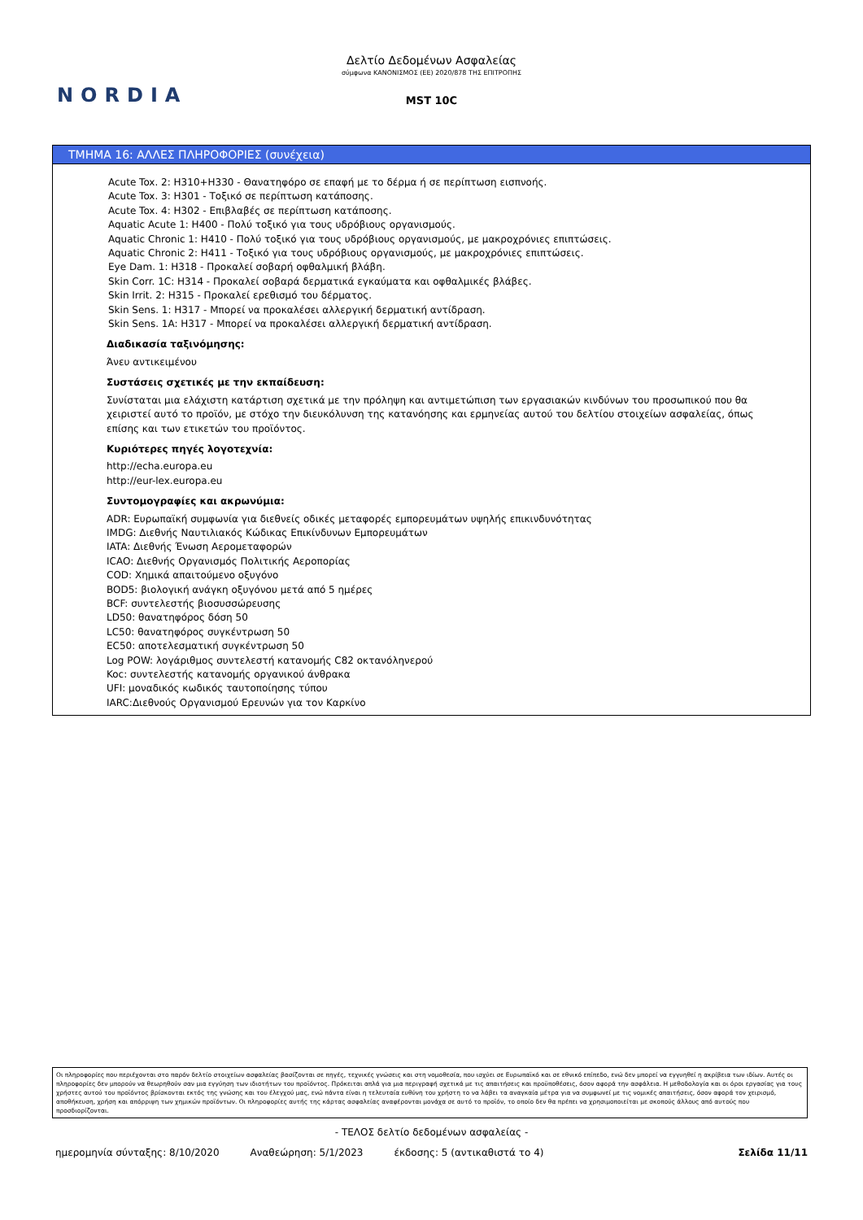Δελτίο Δεδομένων Ασφαλείας
σύμφωνα ΚΑΝΟΝΙΣΜΟΣ (ΕΕ) 2020/878 ΤΗΣ ΕΠΙΤΡΟΠΗΣ
MST 10C
NORDIA
ΤΜΗΜΑ 16: ΑΛΛΕΣ ΠΛΗΡΟΦΟΡΙΕΣ (συνέχεια)
Acute Tox. 2: H310+H330 - Θανατηφόρο σε επαφή με το δέρμα ή σε περίπτωση εισπνοής.
Acute Tox. 3: H301 - Τοξικό σε περίπτωση κατάποσης.
Acute Tox. 4: H302 - Επιβλαβές σε περίπτωση κατάποσης.
Aquatic Acute 1: H400 - Πολύ τοξικό για τους υδρόβιους οργανισμούς.
Aquatic Chronic 1: H410 - Πολύ τοξικό για τους υδρόβιους οργανισμούς, με μακροχρόνιες επιπτώσεις.
Aquatic Chronic 2: H411 - Τοξικό για τους υδρόβιους οργανισμούς, με μακροχρόνιες επιπτώσεις.
Eye Dam. 1: H318 - Προκαλεί σοβαρή οφθαλμική βλάβη.
Skin Corr. 1C: H314 - Προκαλεί σοβαρά δερματικά εγκαύματα και οφθαλμικές βλάβες.
Skin Irrit. 2: H315 - Προκαλεί ερεθισμό του δέρματος.
Skin Sens. 1: H317 - Μπορεί να προκαλέσει αλλεργική δερματική αντίδραση.
Skin Sens. 1A: H317 - Μπορεί να προκαλέσει αλλεργική δερματική αντίδραση.
Διαδικασία ταξινόμησης:
Άνευ αντικειμένου
Συστάσεις σχετικές με την εκπαίδευση:
Συνίσταται μια ελάχιστη κατάρτιση σχετικά με την πρόληψη και αντιμετώπιση των εργασιακών κινδύνων του προσωπικού που θα χειριστεί αυτό το προϊόν, με στόχο την διευκόλυνση της κατανόησης και ερμηνείας αυτού του δελτίου στοιχείων ασφαλείας, όπως επίσης και των ετικετών του προϊόντος.
Κυριότερες πηγές λογοτεχνία:
http://echa.europa.eu
http://eur-lex.europa.eu
Συντομογραφίες και ακρωνύμια:
ADR: Ευρωπαϊκή συμφωνία για διεθνείς οδικές μεταφορές εμπορευμάτων υψηλής επικινδυνότητας
IMDG: Διεθνής Ναυτιλιακός Κώδικας Επικίνδυνων Εμπορευμάτων
IATA: Διεθνής Ένωση Αερομεταφορών
ICAO: Διεθνής Οργανισμός Πολιτικής Αεροπορίας
COD: Χημικά απαιτούμενο οξυγόνο
BOD5: βιολογική ανάγκη οξυγόνου μετά από 5 ημέρες
BCF: συντελεστής βιοσυσσώρευσης
LD50: θανατηφόρος δόση 50
LC50: θανατηφόρος συγκέντρωση 50
EC50: αποτελεσματική συγκέντρωση 50
Log POW: λογάριθμος συντελεστή κατανομής C82 οκτανόληνερού
Koc: συντελεστής κατανομής οργανικού άνθρακα
UFI: μοναδικός κωδικός ταυτοποίησης τύπου
IARC:Διεθνούς Οργανισμού Ερευνών για τον Καρκίνο
Οι πληροφορίες που περιέχονται στο παρόν δελτίο στοιχείων ασφαλείας βασίζονται σε πηγές, τεχνικές γνώσεις και στη νομοθεσία, που ισχύει σε Ευρωπαϊκό και σε εθνικό επίπεδο, ενώ δεν μπορεί να εγγυηθεί η ακρίβεια των ιδίων. Αυτές οι πληροφορίες δεν μπορούν να θεωρηθούν σαν μια εγγύηση των ιδιοτήτων του προϊόντος. Πρόκειται απλά για μια περιγραφή σχετικά με τις απαιτήσεις και προϋποθέσεις, όσον αφορά την ασφάλεια. Η μεθοδολογία και οι όροι εργασίας για τους χρήστες αυτού του προϊόντος βρίσκονται εκτός της γνώσης και του έλεγχού μας, ενώ πάντα είναι η τελευταία ευθύνη του χρήστη το να λάβει τα αναγκαία μέτρα για να συμφωνεί με τις νομικές απαιτήσεις, όσον αφορά τον χειρισμό, αποθήκευση, χρήση και απόρριψη των χημικών προϊόντων. Οι πληροφορίες αυτής της κάρτας ασφαλείας αναφέρονται μονάχα σε αυτό το προϊόν, το οποίο δεν θα πρέπει να χρησιμοποιείται με σκοπούς άλλους από αυτούς που προσδιορίζονται.
- ΤΕΛΟΣ δελτίο δεδομένων ασφαλείας -
ημερομηνία σύνταξης: 8/10/2020 Αναθεώρηση: 5/1/2023 έκδοσης: 5 (αντικαθιστά το 4) Σελίδα 11/11